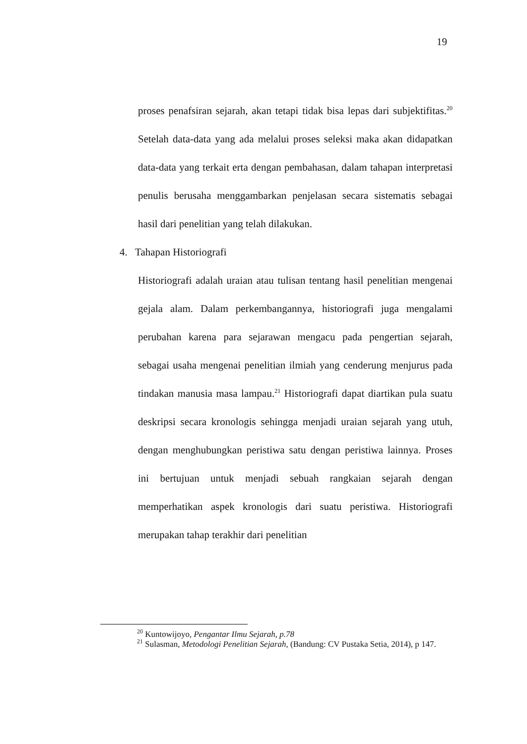19
proses penafsiran sejarah, akan tetapi tidak bisa lepas dari subjektifitas.<sup>20</sup> Setelah data-data yang ada melalui proses seleksi maka akan didapatkan data-data yang terkait erta dengan pembahasan, dalam tahapan interpretasi penulis berusaha menggambarkan penjelasan secara sistematis sebagai hasil dari penelitian yang telah dilakukan.
4. Tahapan Historiografi
Historiografi adalah uraian atau tulisan tentang hasil penelitian mengenai gejala alam. Dalam perkembangannya, historiografi juga mengalami perubahan karena para sejarawan mengacu pada pengertian sejarah, sebagai usaha mengenai penelitian ilmiah yang cenderung menjurus pada tindakan manusia masa lampau.<sup>21</sup> Historiografi dapat diartikan pula suatu deskripsi secara kronologis sehingga menjadi uraian sejarah yang utuh, dengan menghubungkan peristiwa satu dengan peristiwa lainnya. Proses ini bertujuan untuk menjadi sebuah rangkaian sejarah dengan memperhatikan aspek kronologis dari suatu peristiwa. Historiografi merupakan tahap terakhir dari penelitian
<sup>20</sup> Kuntowijoyo, Pengantar Ilmu Sejarah, p.78
<sup>21</sup> Sulasman, Metodologi Penelitian Sejarah, (Bandung: CV Pustaka Setia, 2014), p 147.